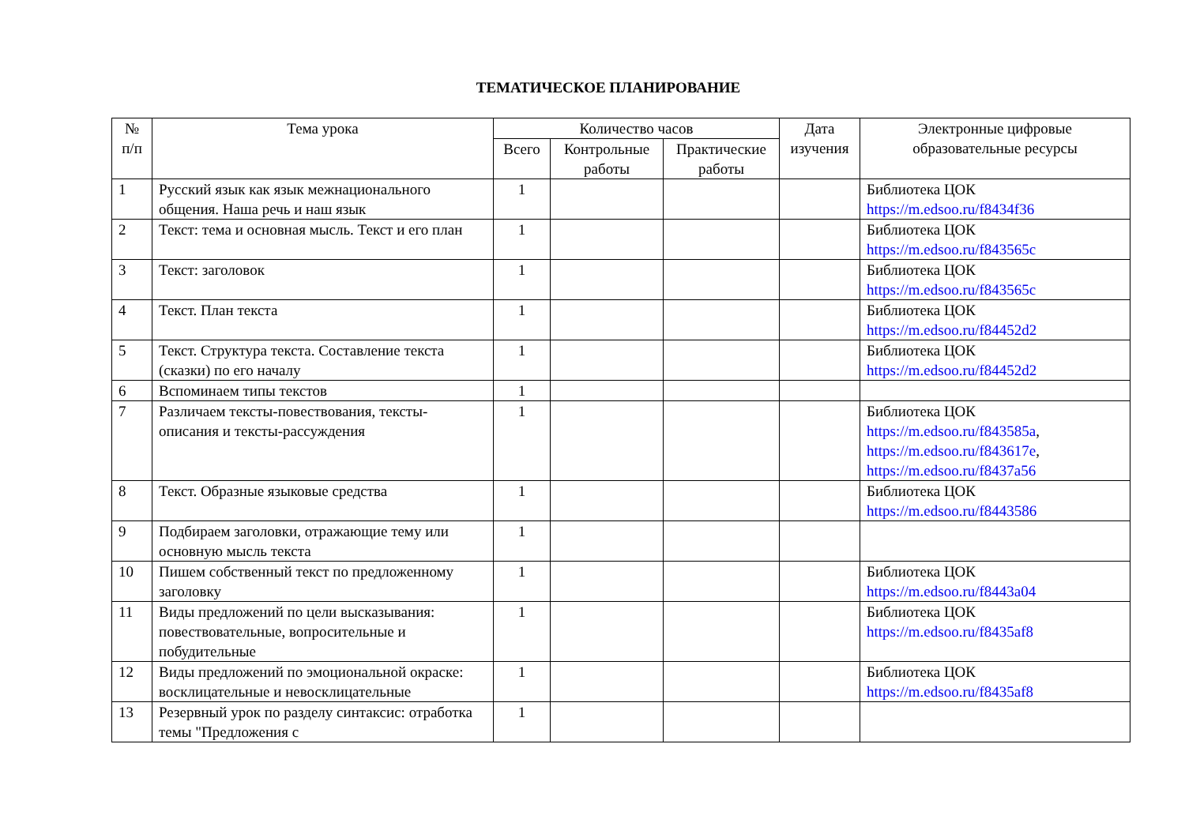ТЕМАТИЧЕСКОЕ ПЛАНИРОВАНИЕ
| № п/п | Тема урока | Количество часов | | | Дата изучения | Электронные цифровые образовательные ресурсы |
| --- | --- | --- | --- | --- | --- | --- |
| | | Всего | Контрольные работы | Практические работы | | |
| 1 | Русский язык как язык межнационального общения. Наша речь и наш язык | 1 | | | | Библиотека ЦОК https://m.edsoo.ru/f8434f36 |
| 2 | Текст: тема и основная мысль. Текст и его план | 1 | | | | Библиотека ЦОК https://m.edsoo.ru/f843565c |
| 3 | Текст: заголовок | 1 | | | | Библиотека ЦОК https://m.edsoo.ru/f843565c |
| 4 | Текст. План текста | 1 | | | | Библиотека ЦОК https://m.edsoo.ru/f84452d2 |
| 5 | Текст. Структура текста. Составление текста (сказки) по его началу | 1 | | | | Библиотека ЦОК https://m.edsoo.ru/f84452d2 |
| 6 | Вспоминаем типы текстов | 1 | | | | |
| 7 | Различаем тексты-повествования, тексты-описания и тексты-рассуждения | 1 | | | | Библиотека ЦОК https://m.edsoo.ru/f843585a , https://m.edsoo.ru/f843617e , https://m.edsoo.ru/f8437a56 |
| 8 | Текст. Образные языковые средства | 1 | | | | Библиотека ЦОК https://m.edsoo.ru/f8443586 |
| 9 | Подбираем заголовки, отражающие тему или основную мысль текста | 1 | | | | |
| 10 | Пишем собственный текст по предложенному заголовку | 1 | | | | Библиотека ЦОК https://m.edsoo.ru/f8443a04 |
| 11 | Виды предложений по цели высказывания: повествовательные, вопросительные и побудительные | 1 | | | | Библиотека ЦОК https://m.edsoo.ru/f8435af8 |
| 12 | Виды предложений по эмоциональной окраске: восклицательные и невосклицательные | 1 | | | | Библиотека ЦОК https://m.edsoo.ru/f8435af8 |
| 13 | Резервный урок по разделу синтаксис: отработка темы "Предложения с | 1 | | | | |